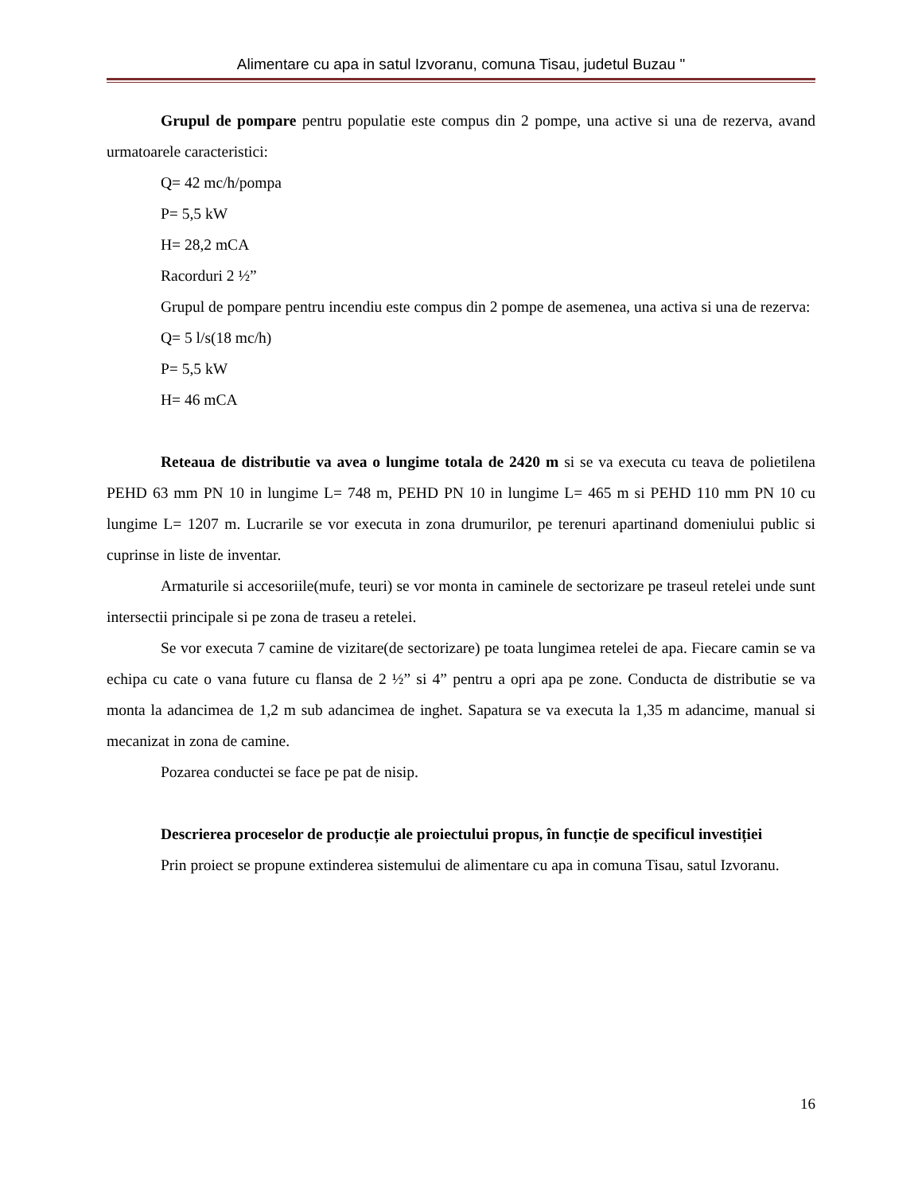Alimentare cu apa in satul Izvoranu, comuna Tisau, judetul Buzau "
Grupul de pompare pentru populatie este compus din 2 pompe, una active si una de rezerva, avand urmatoarele caracteristici:
Q= 42 mc/h/pompa
P= 5,5 kW
H= 28,2 mCA
Racorduri 2 ½”
Grupul de pompare pentru incendiu este compus din 2 pompe de asemenea, una activa si una de rezerva:
Q= 5 l/s(18 mc/h)
P= 5,5 kW
H= 46 mCA
Reteaua de distributie va avea o lungime totala de 2420 m si se va executa cu teava de polietilena PEHD 63 mm PN 10 in lungime L= 748 m, PEHD PN 10 in lungime L= 465 m si PEHD 110 mm PN 10 cu lungime L= 1207 m. Lucrarile se vor executa in zona drumurilor, pe terenuri apartinand domeniului public si cuprinse in liste de inventar.
Armaturile si accesoriile(mufe, teuri) se vor monta in caminele de sectorizare pe traseul retelei unde sunt intersectii principale si pe zona de traseu a retelei.
Se vor executa 7 camine de vizitare(de sectorizare) pe toata lungimea retelei de apa. Fiecare camin se va echipa cu cate o vana future cu flansa de 2 ½” si 4” pentru a opri apa pe zone. Conducta de distributie se va monta la adancimea de 1,2 m sub adancimea de inghet. Sapatura se va executa la 1,35 m adancime, manual si mecanizat in zona de camine.
Pozarea conductei se face pe pat de nisip.
Descrierea proceselor de producție ale proiectului propus, în funcție de specificul investiției
Prin proiect se propune extinderea sistemului de alimentare cu apa in comuna Tisau, satul Izvoranu.
16